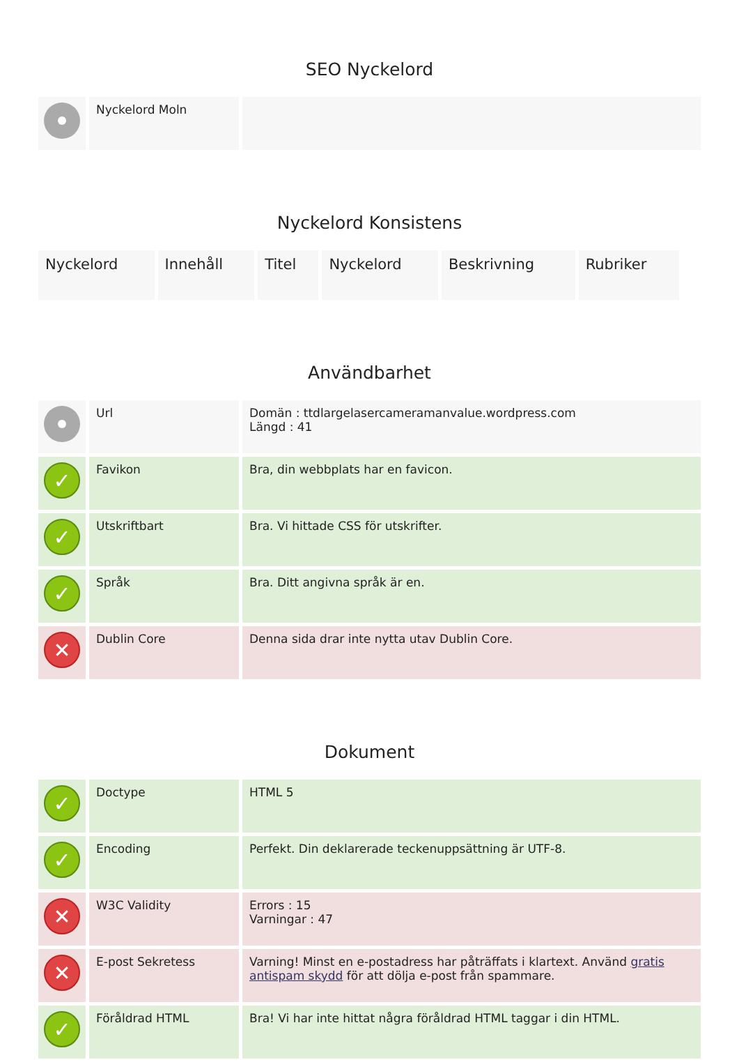SEO Nyckelord
| | Nyckelord Moln | |
Nyckelord Konsistens
| Nyckelord | Innehåll | Titel | Nyckelord | Beskrivning | Rubriker |
Användbarhet
| | Url | Domän : ttdlargelasercameramanvalue.wordpress.com Längd : 41 |
| ✓ | Favikon | Bra, din webbplats har en favicon. |
| ✓ | Utskriftbart | Bra. Vi hittade CSS för utskrifter. |
| ✓ | Språk | Bra. Ditt angivna språk är en. |
| ✕ | Dublin Core | Denna sida drar inte nytta utav Dublin Core. |
Dokument
| ✓ | Doctype | HTML 5 |
| ✓ | Encoding | Perfekt. Din deklarerade teckenuppsättning är UTF-8. |
| ✕ | W3C Validity | Errors : 15 Varningar : 47 |
| ✕ | E-post Sekretess | Varning! Minst en e-postadress har påträffats i klartext. Använd gratis antispam skydd för att dölja e-post från spammare. |
| ✓ | Föråldrad HTML | Bra! Vi har inte hittat några föråldrad HTML taggar i din HTML. |